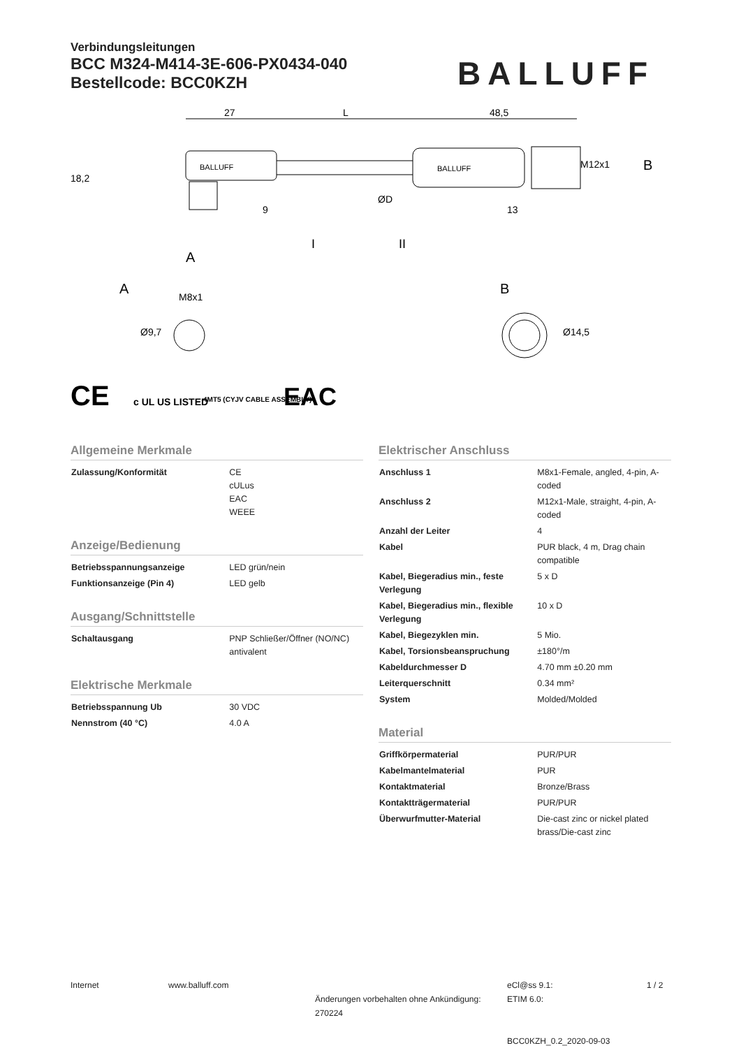Verbindungsleitungen
BCC M324-M414-3E-606-PX0434-040
Bestellcode: BCC0KZH
BALLUFF
27
L
48,5
BALLUFF
BALLUFF
9
13
B
A
I
II
A
B
M8x1
18,2
M12x1
ØD
Ø9,7
Ø14,5
CE
c UL US LISTED
4MT5 (CYJV CABLE ASSEMBLY)
EAC
Allgemeine Merkmale
| Zulassung/Konformität | CE cULus EAC WEEE |
Anzeige/Bedienung
| Betriebsspannungsanzeige | LED grün/nein |
| Funktionsanzeige (Pin 4) | LED gelb |
Ausgang/Schnittstelle
| Schaltausgang | PNP Schließer/Öffner (NO/NC) antivalent |
Elektrische Merkmale
| Betriebsspannung Ub | 30 VDC |
| Nennstrom (40 °C) | 4.0 A |
Elektrischer Anschluss
| Anschluss 1 | M8x1-Female, angled, 4-pin, A-coded |
| Anschluss 2 | M12x1-Male, straight, 4-pin, A-coded |
| Anzahl der Leiter | 4 |
| Kabel | PUR black, 4 m, Drag chain compatible |
| Kabel, Biegeradius min., feste Verlegung | 5 x D |
| Kabel, Biegeradius min., flexible Verlegung | 10 x D |
| Kabel, Biegezyklen min. | 5 Mio. |
| Kabel, Torsionsbeanspruchung | ±180°/m |
| Kabeldurchmesser D | 4.70 mm ±0.20 mm |
| Leiterquerschnitt | 0.34 mm² |
| System | Molded/Molded |
Material
| Griffkörpermaterial | PUR/PUR |
| Kabelmantelmaterial | PUR |
| Kontaktmaterial | Bronze/Brass |
| Kontaktträgermaterial | PUR/PUR |
| Überwurfmutter-Material | Die-cast zinc or nickel plated brass/Die-cast zinc |
Internet
www.balluff.com
Änderungen vorbehalten ohne Ankündigung: 270224
eCl@ss 9.1:
ETIM 6.0:
BCC0KZH_0.2_2020-09-03
1 / 2